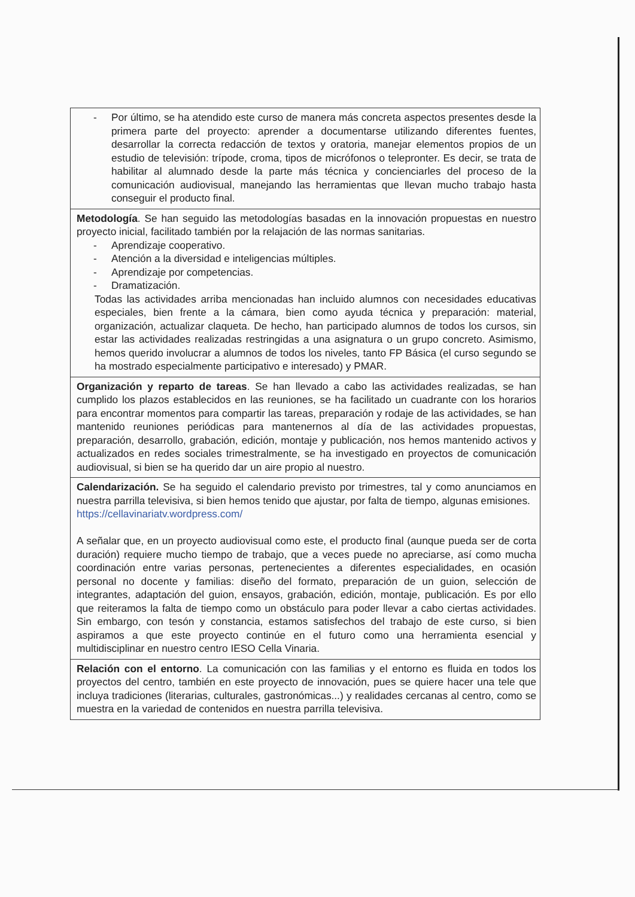- Por último, se ha atendido este curso de manera más concreta aspectos presentes desde la primera parte del proyecto: aprender a documentarse utilizando diferentes fuentes, desarrollar la correcta redacción de textos y oratoria, manejar elementos propios de un estudio de televisión: trípode, croma, tipos de micrófonos o telepronter. Es decir, se trata de habilitar al alumnado desde la parte más técnica y concienciarles del proceso de la comunicación audiovisual, manejando las herramientas que llevan mucho trabajo hasta conseguir el producto final.
Metodología. Se han seguido las metodologías basadas en la innovación propuestas en nuestro proyecto inicial, facilitado también por la relajación de las normas sanitarias.
- Aprendizaje cooperativo.
- Atención a la diversidad e inteligencias múltiples.
- Aprendizaje por competencias.
- Dramatización.
Todas las actividades arriba mencionadas han incluido alumnos con necesidades educativas especiales, bien frente a la cámara, bien como ayuda técnica y preparación: material, organización, actualizar claqueta. De hecho, han participado alumnos de todos los cursos, sin estar las actividades realizadas restringidas a una asignatura o un grupo concreto. Asimismo, hemos querido involucrar a alumnos de todos los niveles, tanto FP Básica (el curso segundo se ha mostrado especialmente participativo e interesado) y PMAR.
Organización y reparto de tareas. Se han llevado a cabo las actividades realizadas, se han cumplido los plazos establecidos en las reuniones, se ha facilitado un cuadrante con los horarios para encontrar momentos para compartir las tareas, preparación y rodaje de las actividades, se han mantenido reuniones periódicas para mantenernos al día de las actividades propuestas, preparación, desarrollo, grabación, edición, montaje y publicación, nos hemos mantenido activos y actualizados en redes sociales trimestralmente, se ha investigado en proyectos de comunicación audiovisual, si bien se ha querido dar un aire propio al nuestro.
Calendarización. Se ha seguido el calendario previsto por trimestres, tal y como anunciamos en nuestra parrilla televisiva, si bien hemos tenido que ajustar, por falta de tiempo, algunas emisiones.
https://cellavinariatv.wordpress.com/
A señalar que, en un proyecto audiovisual como este, el producto final (aunque pueda ser de corta duración) requiere mucho tiempo de trabajo, que a veces puede no apreciarse, así como mucha coordinación entre varias personas, pertenecientes a diferentes especialidades, en ocasión personal no docente y familias: diseño del formato, preparación de un guion, selección de integrantes, adaptación del guion, ensayos, grabación, edición, montaje, publicación. Es por ello que reiteramos la falta de tiempo como un obstáculo para poder llevar a cabo ciertas actividades. Sin embargo, con tesón y constancia, estamos satisfechos del trabajo de este curso, si bien aspiramos a que este proyecto continúe en el futuro como una herramienta esencial y multidisciplinar en nuestro centro IESO Cella Vinaria.
Relación con el entorno. La comunicación con las familias y el entorno es fluida en todos los proyectos del centro, también en este proyecto de innovación, pues se quiere hacer una tele que incluya tradiciones (literarias, culturales, gastronómicas...) y realidades cercanas al centro, como se muestra en la variedad de contenidos en nuestra parrilla televisiva.